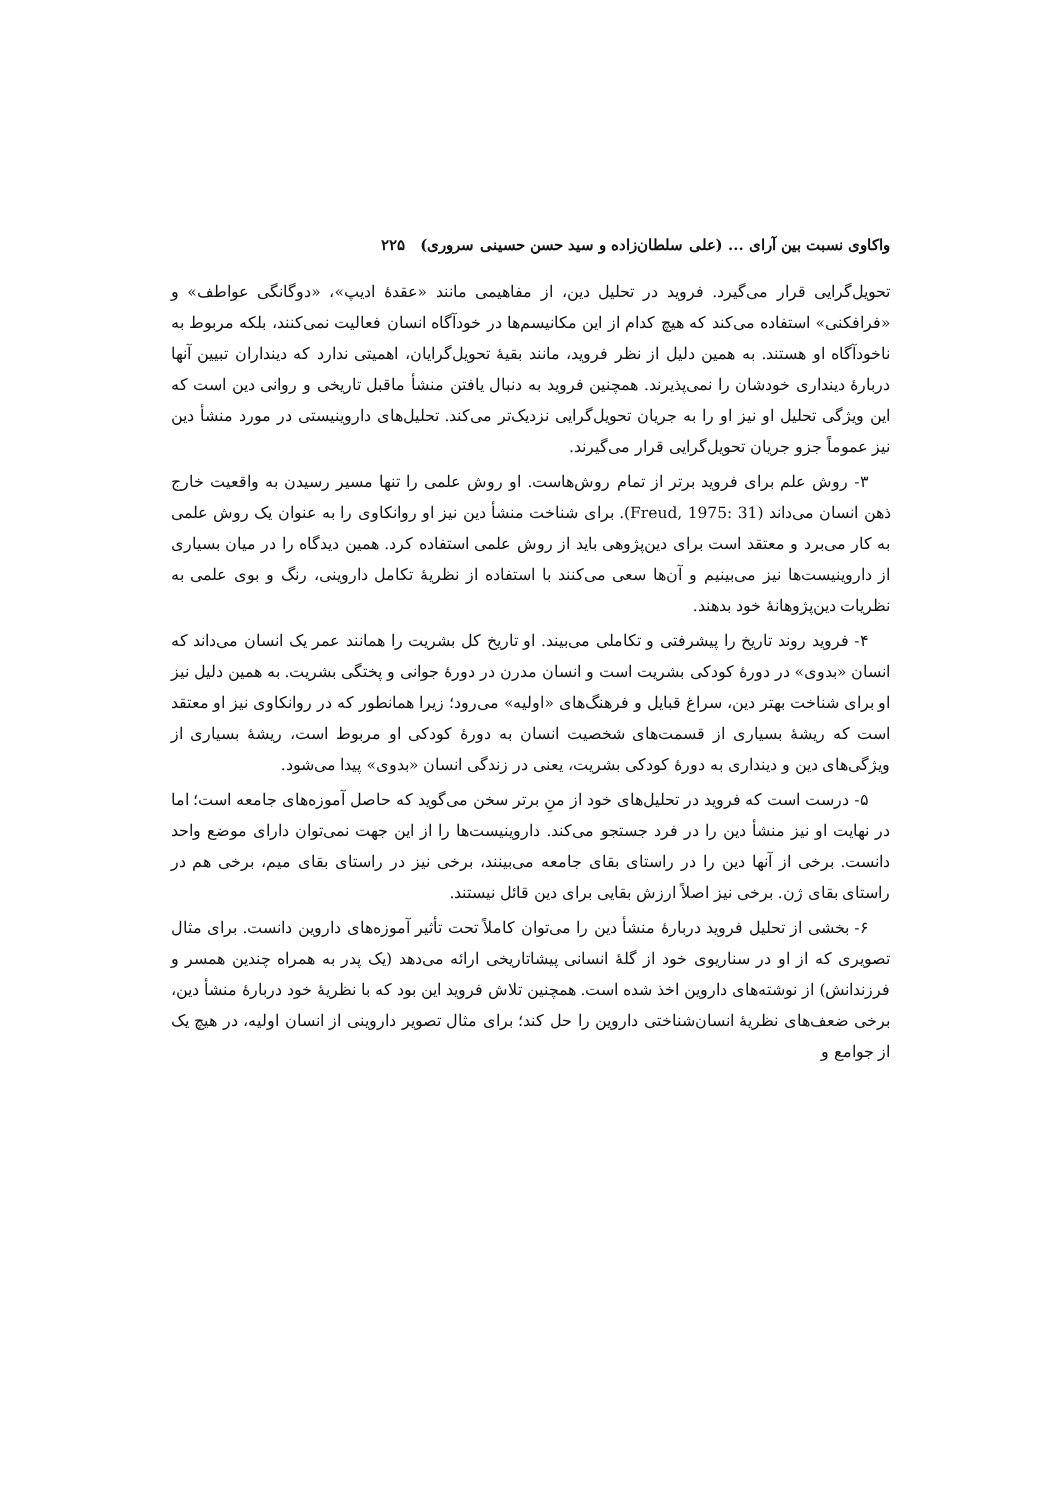واکاوی نسبت بین آرای ... (علی سلطان‌زاده و سید حسن حسینی سروری) ۲۲۵
تحویل‌گرایی قرار می‌گیرد. فروید در تحلیل دین، از مفاهیمی مانند «عقدهٔ ادیپ»، «دوگانگی عواطف» و «فرافکنی» استفاده می‌کند که هیچ کدام از این مکانیسم‌ها در خودآگاه انسان فعالیت نمی‌کنند، بلکه مربوط به ناخودآگاه او هستند. به همین دلیل از نظر فروید، مانند بقیهٔ تحویل‌گرایان، اهمیتی ندارد که دینداران تبیین آنها دربارهٔ دینداری خودشان را نمی‌پذیرند. همچنین فروید به دنبال یافتن منشأ ماقبل تاریخی و روانی دین است که این ویژگی تحلیل او نیز او را به جریان تحویل‌گرایی نزدیک‌تر می‌کند. تحلیل‌های داروینیستی در مورد منشأ دین نیز عموماً جزو جریان تحویل‌گرایی قرار می‌گیرند.
۳- روش علم برای فروید برتر از تمام روش‌هاست. او روش علمی را تنها مسیر رسیدن به واقعیت خارج ذهن انسان می‌داند (Freud, 1975: 31). برای شناخت منشأ دین نیز او روانکاوی را به عنوان یک روش علمی به کار می‌برد و معتقد است برای دین‌پژوهی باید از روش علمی استفاده کرد. همین دیدگاه را در میان بسیاری از داروینیست‌ها نیز می‌بینیم و آن‌ها سعی می‌کنند با استفاده از نظریهٔ تکامل داروینی، رنگ و بوی علمی به نظریات دین‌پژوهانهٔ خود بدهند.
۴- فروید روند تاریخ را پیشرفتی و تکاملی می‌بیند. او تاریخ کل بشریت را همانند عمر یک انسان می‌داند که انسان «بدوی» در دورهٔ کودکی بشریت است و انسان مدرن در دورهٔ جوانی و پختگی بشریت. به همین دلیل نیز او برای شناخت بهتر دین، سراغ قبایل و فرهنگ‌های «اولیه» می‌رود؛ زیرا همانطور که در روانکاوی نیز او معتقد است که ریشهٔ بسیاری از قسمت‌های شخصیت انسان به دورهٔ کودکی او مربوط است، ریشهٔ بسیاری از ویژگی‌های دین و دینداری به دورهٔ کودکی بشریت، یعنی در زندگی انسان «بدوی» پیدا می‌شود.
۵- درست است که فروید در تحلیل‌های خود از منِ برتر سخن می‌گوید که حاصل آموزه‌های جامعه است؛ اما در نهایت او نیز منشأ دین را در فرد جستجو می‌کند. داروینیست‌ها را از این جهت نمی‌توان دارای موضع واحد دانست. برخی از آنها دین را در راستای بقای جامعه می‌بینند، برخی نیز در راستای بقای میم، برخی هم در راستای بقای ژن. برخی نیز اصلاً ارزش بقایی برای دین قائل نیستند.
۶- بخشی از تحلیل فروید دربارهٔ منشأ دین را می‌توان کاملاً تحت تأثیر آموزه‌های داروین دانست. برای مثال تصویری که از او در سناریوی خود از گلهٔ انسانی پیشاتاریخی ارائه می‌دهد (یک پدر به همراه چندین همسر و فرزندانش) از نوشته‌های داروین اخذ شده است. همچنین تلاش فروید این بود که با نظریهٔ خود دربارهٔ منشأ دین، برخی ضعف‌های نظریهٔ انسان‌شناختی داروین را حل کند؛ برای مثال تصویر داروینی از انسان اولیه، در هیچ یک از جوامع و